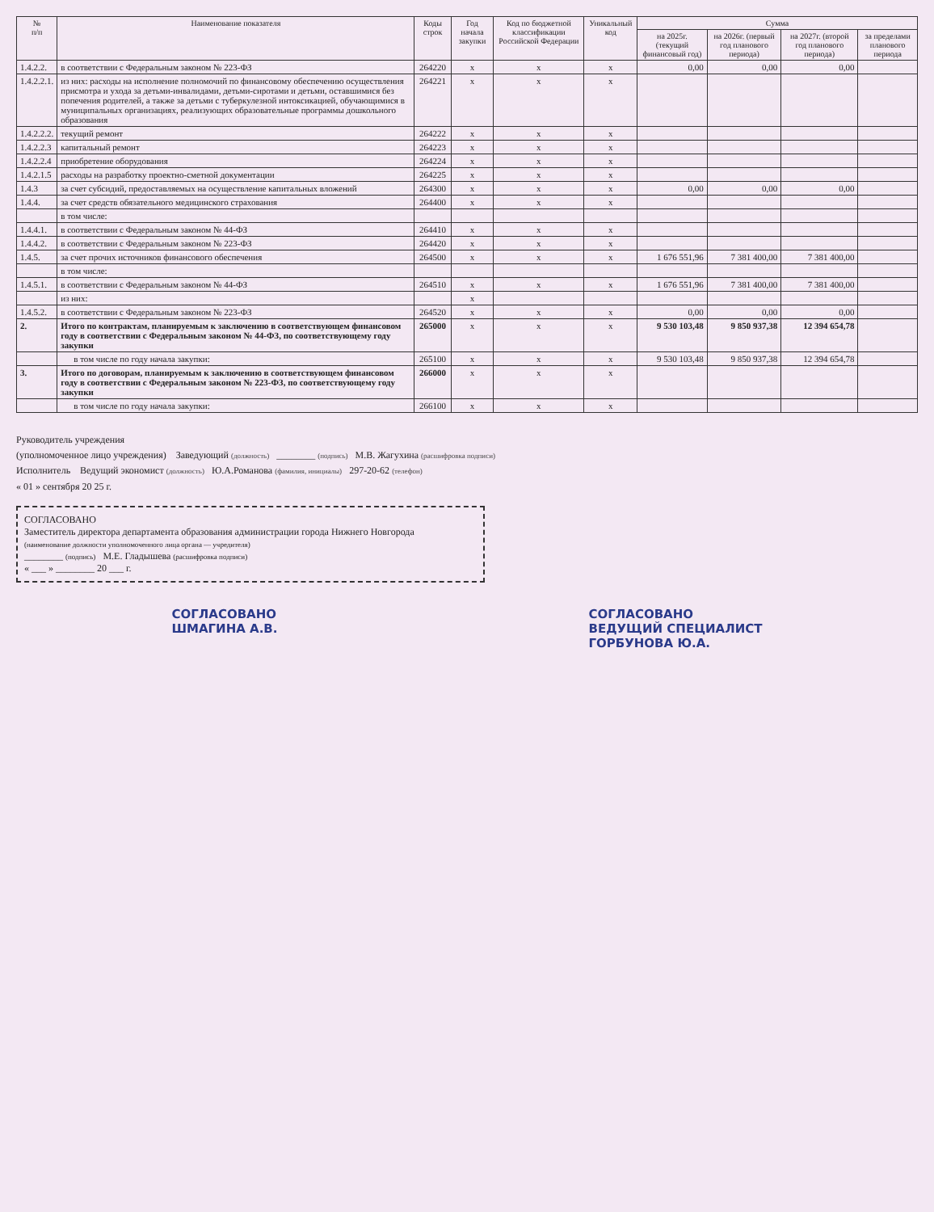| № п/п | Наименование показателя | Коды строк | Год начала закупки | Код по бюджетной классификации Российской Федерации | Уникальный код | Сумма | | | |
| --- | --- | --- | --- | --- | --- | --- | --- | --- | --- |
| | | | | | | на 2025г. (текущий финансовый год) | на 2026г. (первый год планового периода) | на 2027г. (второй год планового периода) | за пределами планового периода |
| 1.4.2.2. | в соответствии с Федеральным законом № 223-ФЗ | 264220 | x | x | x | 0,00 | 0,00 | 0,00 | |
| 1.4.2.2.1. | из них: расходы на исполнение полномочий по финансовому обеспечению осуществления присмотра и ухода за детьми-инвалидами, детьми-сиротами и детьми, оставшимися без попечения родителей, а также за детьми с туберкулезной интоксикацией, обучающимися в муниципальных организациях, реализующих образовательные программы дошкольного образования | 264221 | x | x | x | | | | |
| 1.4.2.2.2. | текущий ремонт | 264222 | x | x | x | | | | |
| 1.4.2.2.3 | капитальный ремонт | 264223 | x | x | x | | | | |
| 1.4.2.2.4 | приобретение оборудования | 264224 | x | x | x | | | | |
| 1.4.2.1.5 | расходы на разработку проектно-сметной документации | 264225 | x | x | x | | | | |
| 1.4.3 | за счет субсидий, предоставляемых на осуществление капитальных вложений | 264300 | x | x | x | 0,00 | 0,00 | 0,00 | |
| 1.4.4. | за счет средств обязательного медицинского страхования | 264400 | x | x | x | | | | |
| | в том числе: | | | | | | | | |
| 1.4.4.1. | в соответствии с Федеральным законом № 44-ФЗ | 264410 | x | x | x | | | | |
| 1.4.4.2. | в соответствии с Федеральным законом № 223-ФЗ | 264420 | x | x | x | | | | |
| 1.4.5. | за счет прочих источников финансового обеспечения | 264500 | x | x | x | 1 676 551,96 | 7 381 400,00 | 7 381 400,00 | |
| | в том числе: | | | | | | | | |
| 1.4.5.1. | в соответствии с Федеральным законом № 44-ФЗ | 264510 | x | x | x | 1 676 551,96 | 7 381 400,00 | 7 381 400,00 | |
| | из них: | | x | | | | | | |
| 1.4.5.2. | в соответствии с Федеральным законом № 223-ФЗ | 264520 | x | x | x | 0,00 | 0,00 | 0,00 | |
| 2. | Итого по контрактам, планируемым к заключению в соответствующем финансовом году в соответствии с Федеральным законом № 44-ФЗ, по соответствующему году закупки | 265000 | x | x | x | 9 530 103,48 | 9 850 937,38 | 12 394 654,78 | |
| | в том числе по году начала закупки: | 265100 | x | x | x | 9 530 103,48 | 9 850 937,38 | 12 394 654,78 | |
| 3. | Итого по договорам, планируемым к заключению в соответствующем финансовом году в соответствии с Федеральным законом № 223-ФЗ, по соответствующему году закупки | 266000 | x | x | x | | | | |
| | в том числе по году начала закупки: | 266100 | x | x | x | | | | |
Руководитель учреждения
(уполномоченное лицо учреждения) Заведующий (должность) ________ (подпись) М.В. Жагухина (расшифровка подписи)
Исполнитель Ведущий экономист (должность) Ю.А.Романова (фамилия, инициалы) 297-20-62 (телефон)
« 01 » сентября 20 25 г.
СОГЛАСОВАНО
Заместитель директора департамента образования администрации города Нижнего Новгорода
(наименование должности уполномоченного лица органа — учредителя)
________ (подпись) М.Е. Гладышева (расшифровка подписи)
« ___ » ________ 20 ___ г.
СОГЛАСОВАНО
ШМАГИНА А.В.
СОГЛАСОВАНО
ВЕДУЩИЙ СПЕЦИАЛИСТ
ГОРБУНОВА Ю.А.